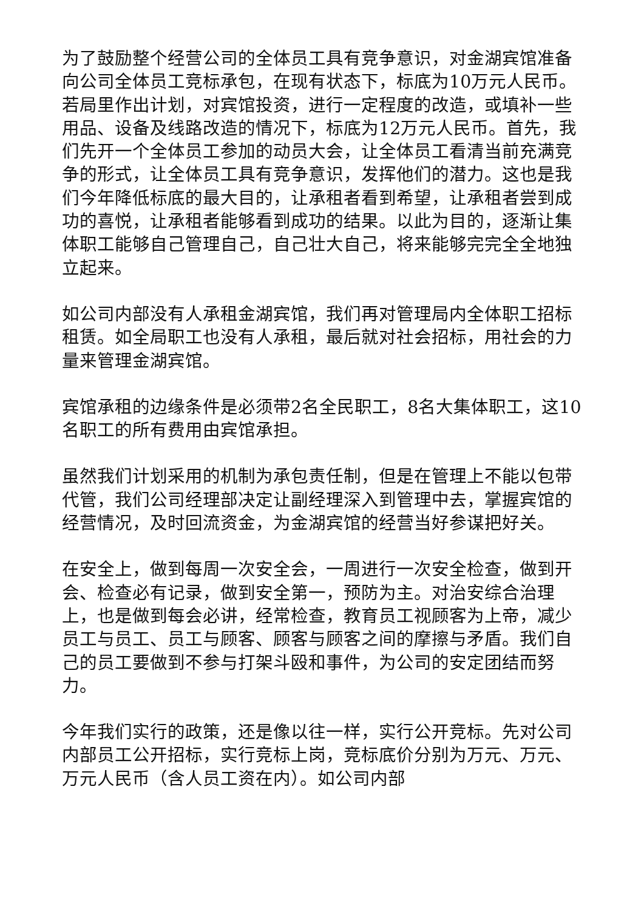为了鼓励整个经营公司的全体员工具有竞争意识，对金湖宾馆准备向公司全体员工竞标承包，在现有状态下，标底为10万元人民币。若局里作出计划，对宾馆投资，进行一定程度的改造，或填补一些用品、设备及线路改造的情况下，标底为12万元人民币。首先，我们先开一个全体员工参加的动员大会，让全体员工看清当前充满竞争的形式，让全体员工具有竞争意识，发挥他们的潜力。这也是我们今年降低标底的最大目的，让承租者看到希望，让承租者尝到成功的喜悦，让承租者能够看到成功的结果。以此为目的，逐渐让集体职工能够自己管理自己，自己壮大自己，将来能够完完全全地独立起来。
如公司内部没有人承租金湖宾馆，我们再对管理局内全体职工招标租赁。如全局职工也没有人承租，最后就对社会招标，用社会的力量来管理金湖宾馆。
宾馆承租的边缘条件是必须带2名全民职工，8名大集体职工，这10名职工的所有费用由宾馆承担。
虽然我们计划采用的机制为承包责任制，但是在管理上不能以包带代管，我们公司经理部决定让副经理深入到管理中去，掌握宾馆的经营情况，及时回流资金，为金湖宾馆的经营当好参谋把好关。
在安全上，做到每周一次安全会，一周进行一次安全检查，做到开会、检查必有记录，做到安全第一，预防为主。对治安综合治理上，也是做到每会必讲，经常检查，教育员工视顾客为上帝，减少员工与员工、员工与顾客、顾客与顾客之间的摩擦与矛盾。我们自己的员工要做到不参与打架斗殴和事件，为公司的安定团结而努力。
今年我们实行的政策，还是像以往一样，实行公开竞标。先对公司内部员工公开招标，实行竞标上岗，竞标底价分别为万元、万元、万元人民币（含人员工资在内）。如公司内部